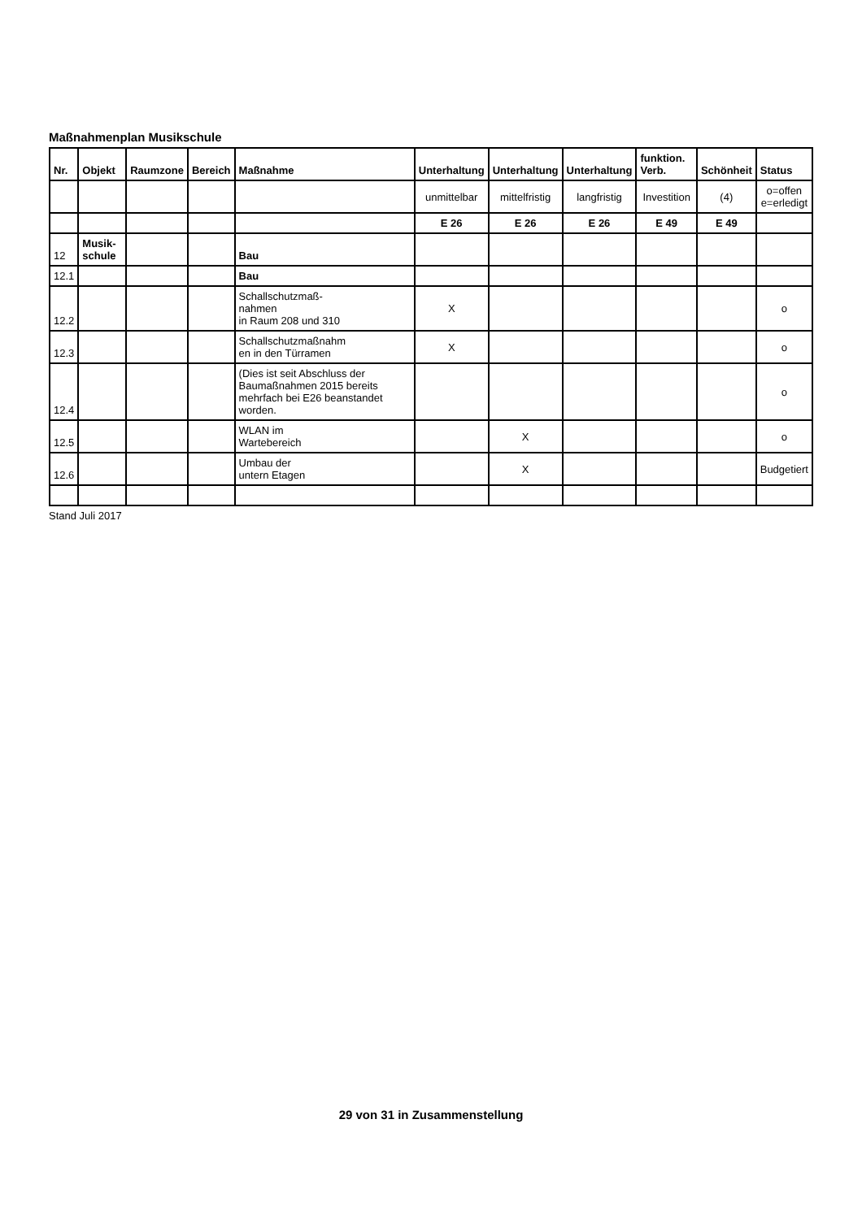Maßnahmenplan Musikschule
| Nr. | Objekt | Raumzone | Bereich | Maßnahme | Unterhaltung | Unterhaltung | Unterhaltung | funktion. Verb. | Schönheit | Status |
| --- | --- | --- | --- | --- | --- | --- | --- | --- | --- | --- |
| | | | | | unmittelbar | mittelfristig | langfristig | Investition | (4) | o=offen e=erledigt |
| | | | | | E 26 | E 26 | E 26 | E 49 | E 49 | |
| 12 | Musik-schule | | | Bau | | | | | | |
| 12.1 | | | | Bau | | | | | | |
| 12.2 | | | | Schallschutzmaß- nahmen in Raum 208 und 310 | X | | | | | o |
| 12.3 | | | | Schallschutzmaßnahm en in den Türramen | X | | | | | o |
| 12.4 | | | | (Dies ist seit Abschluss der Baumaßnahmen 2015 bereits mehrfach bei E26 beanstandet worden. | | | | | | o |
| 12.5 | | | | WLAN im Wartebereich | | X | | | | o |
| 12.6 | | | | Umbau der untern Etagen | | X | | | | Budgetiert |
Stand Juli 2017
29 von 31 in Zusammenstellung